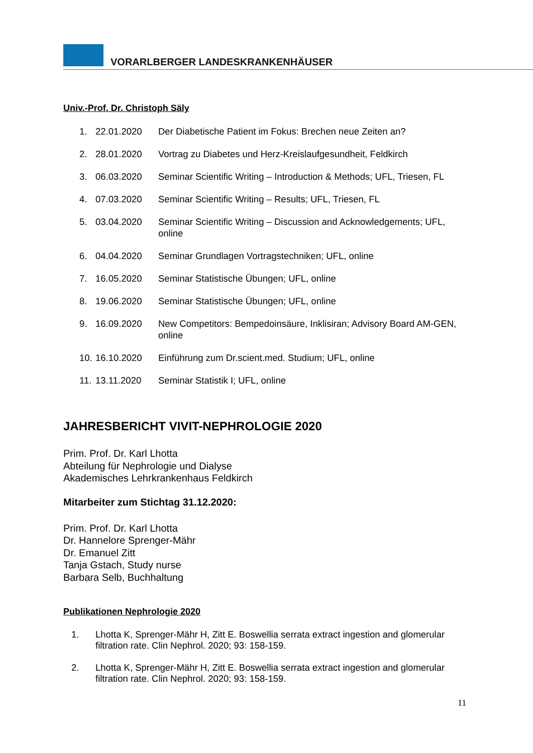VORARLBERGER LANDESKRANKENHÄUSER
Univ.-Prof. Dr. Christoph Säly
1. 22.01.2020 Der Diabetische Patient im Fokus: Brechen neue Zeiten an?
2. 28.01.2020 Vortrag zu Diabetes und Herz-Kreislaufgesundheit, Feldkirch
3. 06.03.2020 Seminar Scientific Writing – Introduction & Methods; UFL, Triesen, FL
4. 07.03.2020 Seminar Scientific Writing – Results; UFL, Triesen, FL
5. 03.04.2020 Seminar Scientific Writing – Discussion and Acknowledgements; UFL, online
6. 04.04.2020 Seminar Grundlagen Vortragstechniken; UFL, online
7. 16.05.2020 Seminar Statistische Übungen; UFL, online
8. 19.06.2020 Seminar Statistische Übungen; UFL, online
9. 16.09.2020 New Competitors: Bempedoinsäure, Inklisiran; Advisory Board AM-GEN, online
10. 16.10.2020 Einführung zum Dr.scient.med. Studium; UFL, online
11. 13.11.2020 Seminar Statistik I; UFL, online
JAHRESBERICHT VIVIT-NEPHROLOGIE 2020
Prim. Prof. Dr. Karl Lhotta
Abteilung für Nephrologie und Dialyse
Akademisches Lehrkrankenhaus Feldkirch
Mitarbeiter zum Stichtag 31.12.2020:
Prim. Prof. Dr. Karl Lhotta
Dr. Hannelore Sprenger-Mähr
Dr. Emanuel Zitt
Tanja Gstach, Study nurse
Barbara Selb, Buchhaltung
Publikationen Nephrologie 2020
1. Lhotta K, Sprenger-Mähr H, Zitt E. Boswellia serrata extract ingestion and glomerular filtration rate. Clin Nephrol. 2020; 93: 158-159.
2. Lhotta K, Sprenger-Mähr H, Zitt E. Boswellia serrata extract ingestion and glomerular filtration rate. Clin Nephrol. 2020; 93: 158-159.
11